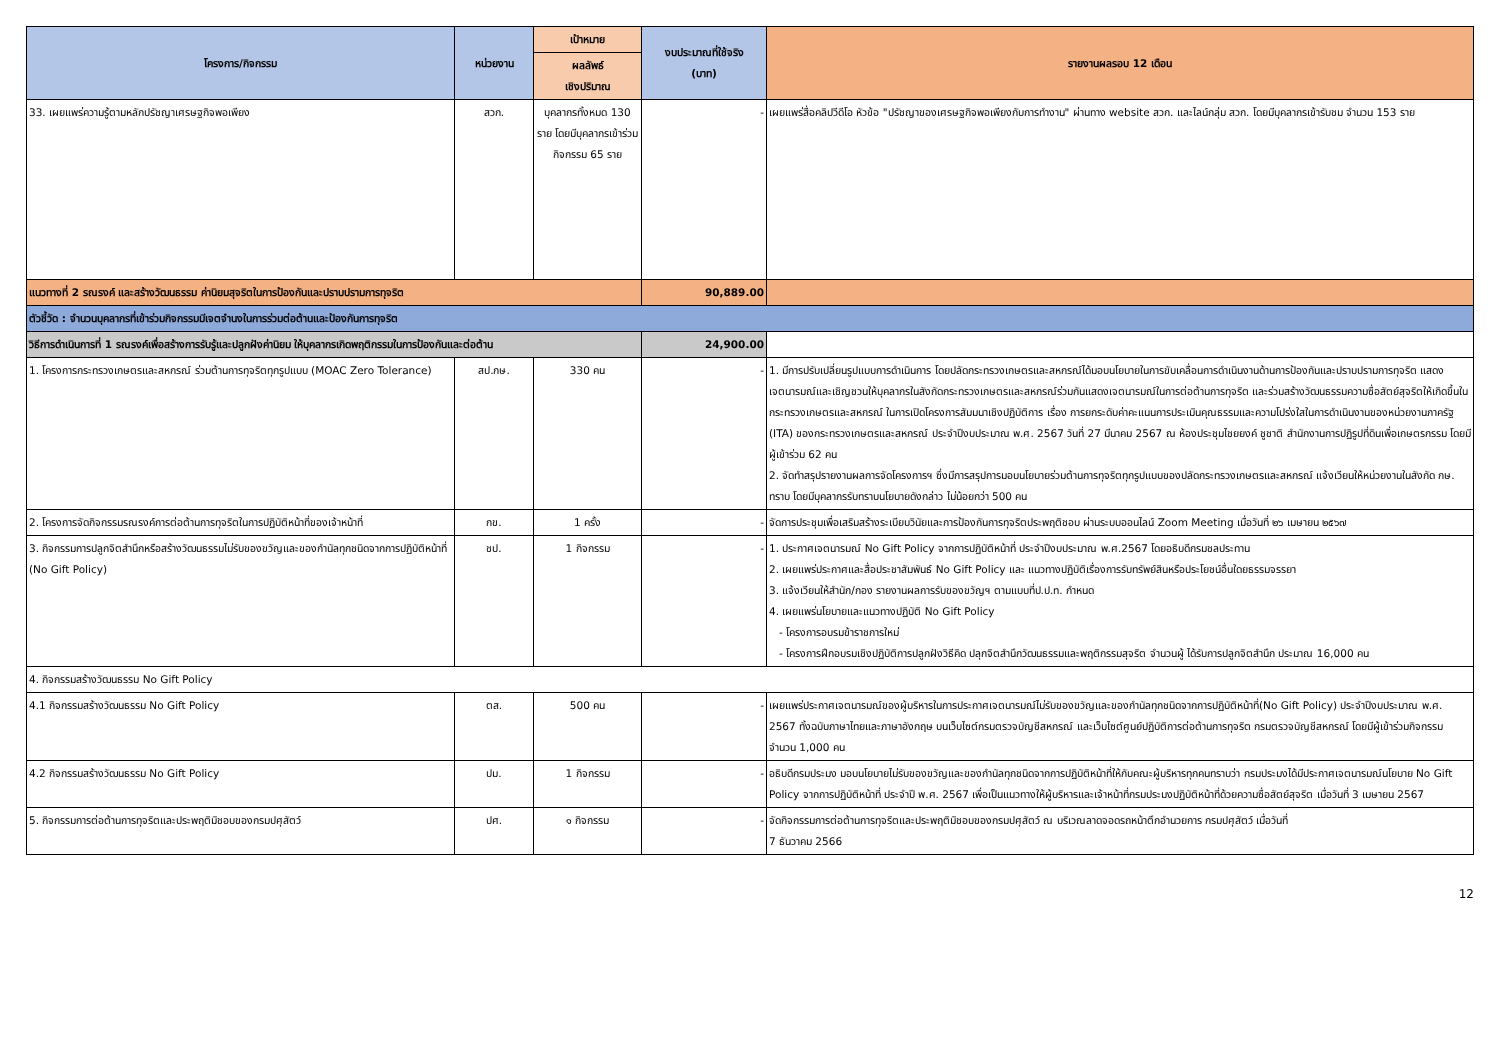| โครงการ/กิจกรรม | หน่วยงาน | เป้าหมาย | งบประมาณที่ใช้จริง (บาท) | รายงานผลรอบ 12 เดือน |
| --- | --- | --- | --- | --- |
| | | ผลลัพธ์ เชิงปริมาณ | | |
| 33. เผยแพร่ความรู้ตามหลักปรัชญาเศรษฐกิจพอเพียง | สวก. | บุคลากรทั้งหมด 130 ราย โดยมีบุคลากรเข้าร่วมกิจกรรม 65 ราย | - | เผยแพร่สื่อคลิปวีดีโอ หัวข้อ "ปรัชญาของเศรษฐกิจพอเพียงกับการทำงาน" ผ่านทาง website สวก. และไลน์กลุ่ม สวก. โดยมีบุคลากรเข้ารับชม จำนวน 153 ราย |
| แนวทางที่ 2 รณรงค์ และสร้างวัฒนธรรม ค่านิยมสุจริตในการป้องกันและปราบปรามการทุจริต | | | 90,889.00 | |
| ตัวชี้วัด : จำนวนบุคลากรที่เข้าร่วมกิจกรรมมีเจตจำนงในการร่วมต่อต้านและป้องกันการทุจริต | | | | |
| วิธีการดำเนินการที่ 1 รณรงค์เพื่อสร้างการรับรู้และปลูกฝังค่านิยม ให้บุคลากรเกิดพฤติกรรมในการป้องกันและต่อต้าน | | | 24,900.00 | |
| 1. โครงการกระทรวงเกษตรและสหกรณ์ ร่วมต้านการทุจริตทุกรูปแบบ (MOAC Zero Tolerance) | สป.กษ. | 330 คน | - | 1. มีการปรับเปลี่ยนรูปแบบการดำเนินการ โดยปลัดกระทรวงเกษตรและสหกรณ์ได้มอบนโยบายในการขับเคลื่อนการดำเนินงานด้านการป้องกันและปราบปรามการทุจริต แสดงเจตนารมณ์และเชิญชวนให้บุคลากรในสังกัดกระทรวงเกษตรและสหกรณ์ร่วมกันแสดงเจตนารมณ์ในการต่อต้านการทุจริต และร่วมสร้างวัฒนธรรมความซื่อสัตย์สุจริตให้เกิดขึ้นในกระทรวงเกษตรและสหกรณ์ ในการเปิดโครงการสัมมนาเชิงปฏิบัติการ เรื่อง การยกระดับค่าคะแนนการประเมินคุณธรรมและความโปร่งใสในการดำเนินงานของหน่วยงานภาครัฐ (ITA) ของกระทรวงเกษตรและสหกรณ์ ประจำปีงบประมาณ พ.ศ. 2567 วันที่ 27 มีนาคม 2567 ณ ห้องประชุมไชยยงค์ ชูชาติ สำนักงานการปฏิรูปที่ดินเพื่อเกษตรกรรม โดยมีผู้เข้าร่วม 62 คน 2. จัดทำสรุปรายงานผลการจัดโครงการฯ ซึ่งมีการสรุปการมอบนโยบายร่วมต้านการทุจริตทุกรูปแบบของปลัดกระทรวงเกษตรและสหกรณ์ แจ้งเวียนให้หน่วยงานในสังกัด กษ. ทราบ โดยมีบุคลากรรับทราบนโยบายดังกล่าว ไม่น้อยกว่า 500 คน |
| 2. โครงการจัดกิจกรรมรณรงค์การต่อต้านการทุจริตในการปฏิบัติหน้าที่ของเจ้าหน้าที่ | กข. | 1 ครั้ง | - | จัดการประชุมเพื่อเสริมสร้างระเบียบวินัยและการป้องกันการทุจริตประพฤติชอบ ผ่านระบบออนไลน์ Zoom Meeting เมื่อวันที่ ๒๖ เมษายน ๒๕๖๗ |
| 3. กิจกรรมการปลูกจิตสำนึกหรือสร้างวัฒนธรรมไม่รับของขวัญและของกำนัลทุกชนิดจากการปฏิบัติหน้าที่ (No Gift Policy) | ชป. | 1 กิจกรรม | - | 1. ประกาศเจตนารมณ์ No Gift Policy จากการปฏิบัติหน้าที่ ประจำปีงบประมาณ พ.ศ.2567 โดยอธิบดีกรมชลประทาน 2. เผยแพร่ประกาศและสื่อประชาสัมพันธ์ No Gift Policy และ แนวทางปฏิบัติเรื่องการรับทรัพย์สินหรือประโยชน์อื่นใดยธรรมจรรยา 3. แจ้งเวียนให้สำนัก/กอง รายงานผลการรับของขวัญฯ ตามแบบที่ป.ป.ท. กำหนด 4. เผยแพร่นโยบายและแนวทางปฏิบัติ No Gift Policy - โครงการอบรมข้าราชการใหม่ - โครงการฝึกอบรมเชิงปฏิบัติการปลูกฝังวิธีคิด ปลุกจิตสำนึกวัฒนธรรมและพฤติกรรมสุจริต จำนวนผู้ ได้รับการปลูกจิตสำนึก ประมาณ 16,000 คน |
| 4. กิจกรรมสร้างวัฒนธรรม No Gift Policy | | | | |
| 4.1 กิจกรรมสร้างวัฒนธรรม No Gift Policy | ตส. | 500 คน | - | เผยแพร่ประกาศเจตนารมณ์ของผู้บริหารในการประกาศเจตนารมณ์ไม่รับของขวัญและของกำนัลทุกชนิดจากการปฏิบัติหน้าที่(No Gift Policy) ประจำปีงบประมาณ พ.ศ. 2567 ทั้งฉบับภาษาไทยและภาษาอังกฤษ บนเว็บไซต์กรมตรวจบัญชีสหกรณ์ และเว็บไซต์ศูนย์ปฏิบัติการต่อต้านการทุจริต กรมตรวจบัญชีสหกรณ์ โดยมีผู้เข้าร่วมกิจกรรม จำนวน 1,000 คน |
| 4.2 กิจกรรมสร้างวัฒนธรรม No Gift Policy | ปม. | 1 กิจกรรม | - | อธิบดีกรมประมง มอบนโยบายไม่รับของขวัญและของกำนัลทุกชนิดจากการปฏิบัติหน้าที่ให้กับคณะผู้บริหารทุกคนทราบว่า กรมประมงได้มีประกาศเจตนารมณ์นโยบาย No Gift Policy จากการปฏิบัติหน้าที่ ประจำปี พ.ศ. 2567 เพื่อเป็นแนวทางให้ผู้บริหารและเจ้าหน้าที่กรมประมงปฏิบัติหน้าที่ด้วยความซื่อสัตย์สุจริต เมื่อวันที่ 3 เมษายน 2567 |
| 5. กิจกรรมการต่อต้านการทุจริตและประพฤติมิชอบของกรมปศุสัตว์ | ปศ. | ๑ กิจกรรม | - | จัดกิจกรรมการต่อต้านการทุจริตและประพฤติมิชอบของกรมปศุสัตว์ ณ บริเวณลาดจอดรถหน้าตึกอำนวยการ กรมปศุสัตว์ เมื่อวันที่ 7 ธันวาคม 2566 |
12